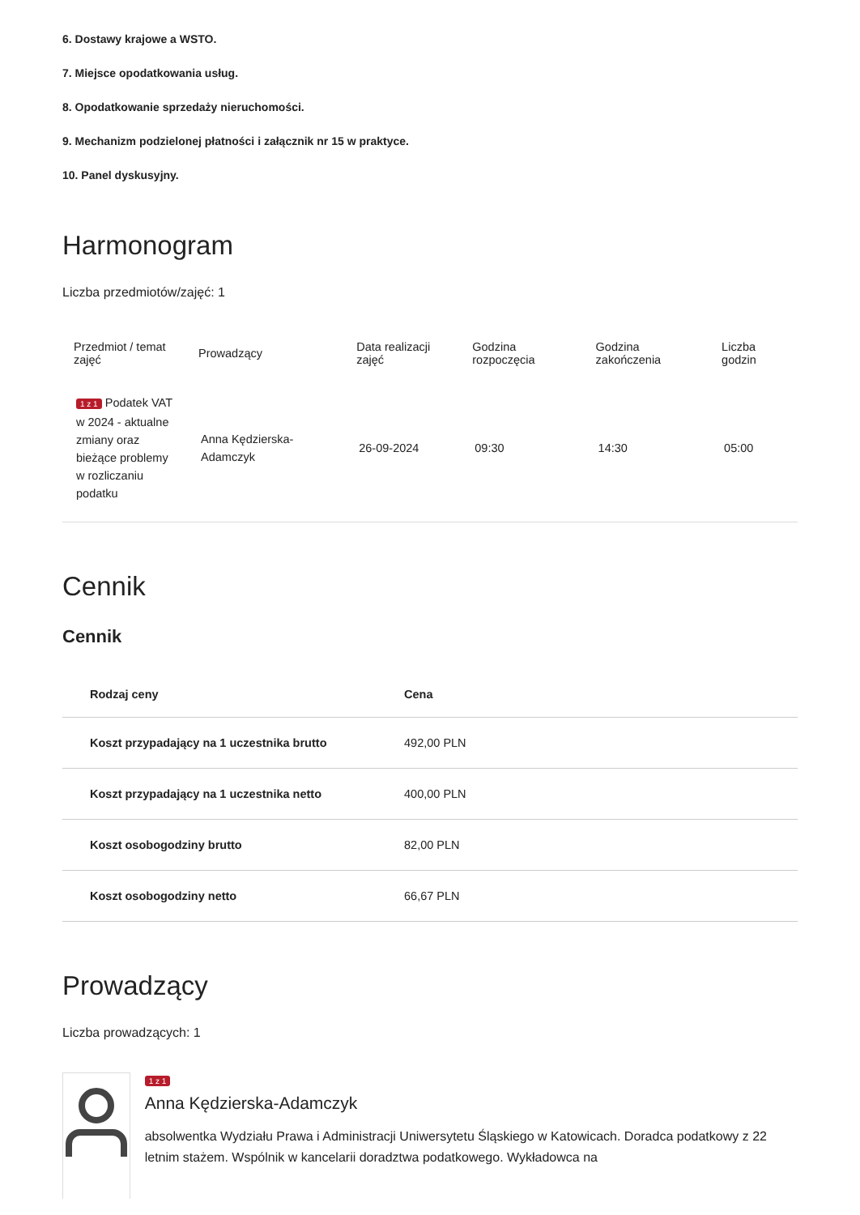6. Dostawy krajowe a WSTO.
7. Miejsce opodatkowania usług.
8. Opodatkowanie sprzedaży nieruchomości.
9. Mechanizm podzielonej płatności i załącznik nr 15 w praktyce.
10. Panel dyskusyjny.
Harmonogram
Liczba przedmiotów/zajęć: 1
| Przedmiot / temat zajęć | Prowadzący | Data realizacji zajęć | Godzina rozpoczęcia | Godzina zakończenia | Liczba godzin |
| --- | --- | --- | --- | --- | --- |
| 1 z 1 Podatek VAT w 2024 - aktualne zmiany oraz bieżące problemy w rozliczaniu podatku | Anna Kędzierska-Adamczyk | 26-09-2024 | 09:30 | 14:30 | 05:00 |
Cennik
Cennik
| Rodzaj ceny | Cena |
| --- | --- |
| Koszt przypadający na 1 uczestnika brutto | 492,00 PLN |
| Koszt przypadający na 1 uczestnika netto | 400,00 PLN |
| Koszt osobogodziny brutto | 82,00 PLN |
| Koszt osobogodziny netto | 66,67 PLN |
Prowadzący
Liczba prowadzących: 1
1 z 1
Anna Kędzierska-Adamczyk
absolwentka Wydziału Prawa i Administracji Uniwersytetu Śląskiego w Katowicach. Doradca podatkowy z 22 letnim stażem. Wspólnik w kancelarii doradztwa podatkowego. Wykładowca na